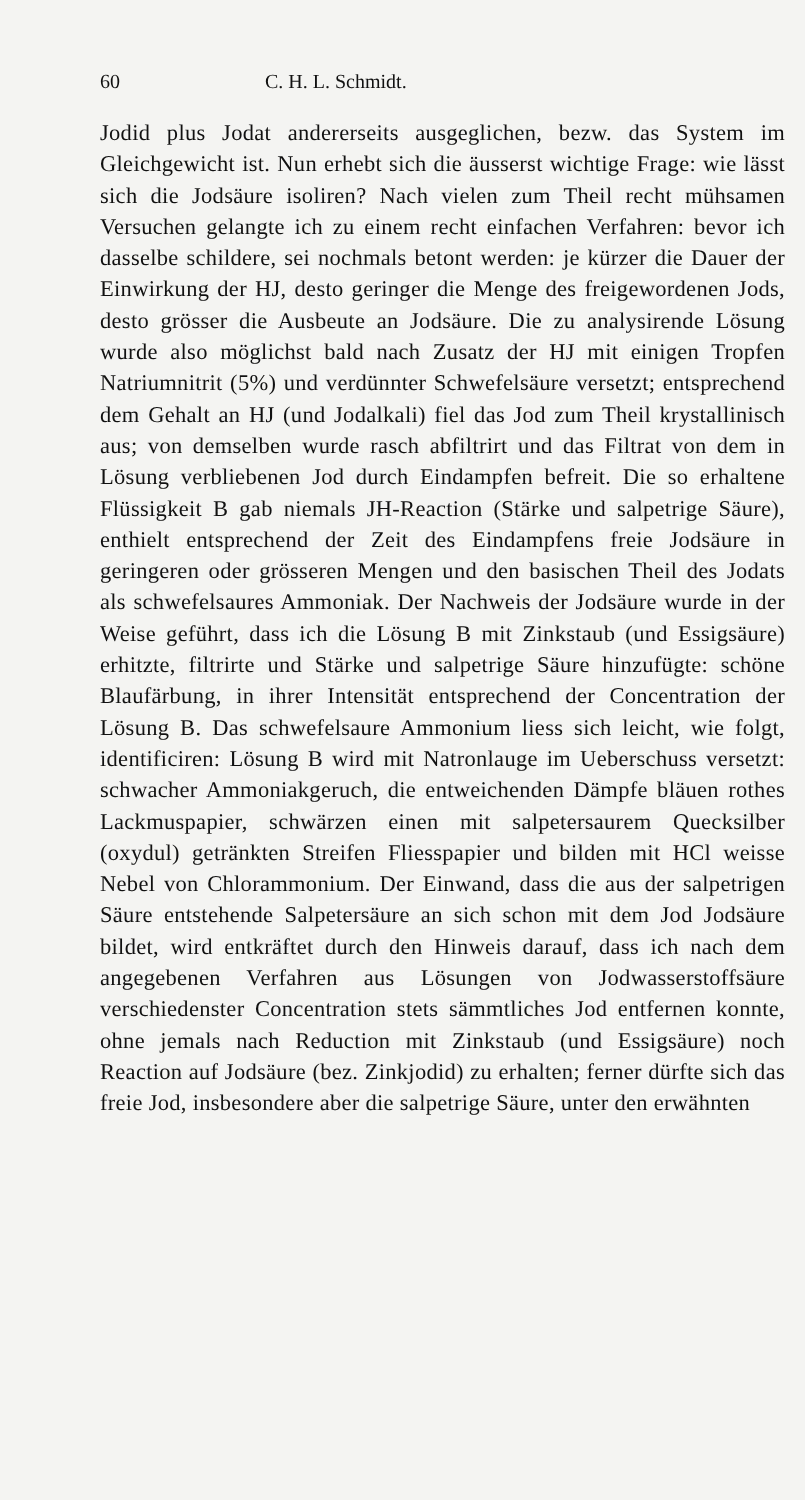60 C. H. L. Schmidt.
Jodid plus Jodat andererseits ausgeglichen, bezw. das System im Gleichgewicht ist. Nun erhebt sich die äusserst wichtige Frage: wie lässt sich die Jodsäure isoliren? Nach vielen zum Theil recht mühsamen Versuchen gelangte ich zu einem recht einfachen Verfahren: bevor ich dasselbe schildere, sei nochmals betont werden: je kürzer die Dauer der Einwirkung der HJ, desto geringer die Menge des freigewordenen Jods, desto grösser die Ausbeute an Jodsäure. Die zu analysirende Lösung wurde also möglichst bald nach Zusatz der HJ mit einigen Tropfen Natriumnitrit (5%) und verdünnter Schwefelsäure versetzt; entsprechend dem Gehalt an HJ (und Jodalkali) fiel das Jod zum Theil krystallinisch aus; von demselben wurde rasch abfiltrirt und das Filtrat von dem in Lösung verbliebenen Jod durch Eindampfen befreit. Die so erhaltene Flüssigkeit B gab niemals JH-Reaction (Stärke und salpetrige Säure), enthielt entsprechend der Zeit des Eindampfens freie Jodsäure in geringeren oder grösseren Mengen und den basischen Theil des Jodats als schwefelsaures Ammoniak. Der Nachweis der Jodsäure wurde in der Weise geführt, dass ich die Lösung B mit Zinkstaub (und Essigsäure) erhitzte, filtrirte und Stärke und salpetrige Säure hinzufügte: schöne Blaufärbung, in ihrer Intensität entsprechend der Concentration der Lösung B. Das schwefelsaure Ammonium liess sich leicht, wie folgt, identificiren: Lösung B wird mit Natronlauge im Ueberschuss versetzt: schwacher Ammoniakgeruch, die entweichenden Dämpfe bläuen rothes Lackmuspapier, schwärzen einen mit salpetersaurem Quecksilber (oxydul) getränkten Streifen Fliesspapier und bilden mit HCl weisse Nebel von Chlorammonium. Der Einwand, dass die aus der salpetrigen Säure entstehende Salpetersäure an sich schon mit dem Jod Jodsäure bildet, wird entkräftet durch den Hinweis darauf, dass ich nach dem angegebenen Verfahren aus Lösungen von Jodwasserstoffsäure verschiedenster Concentration stets sämmtliches Jod entfernen konnte, ohne jemals nach Reduction mit Zinkstaub (und Essigsäure) noch Reaction auf Jodsäure (bez. Zinkjodid) zu erhalten; ferner dürfte sich das freie Jod, insbesondere aber die salpetrige Säure, unter den erwähnten